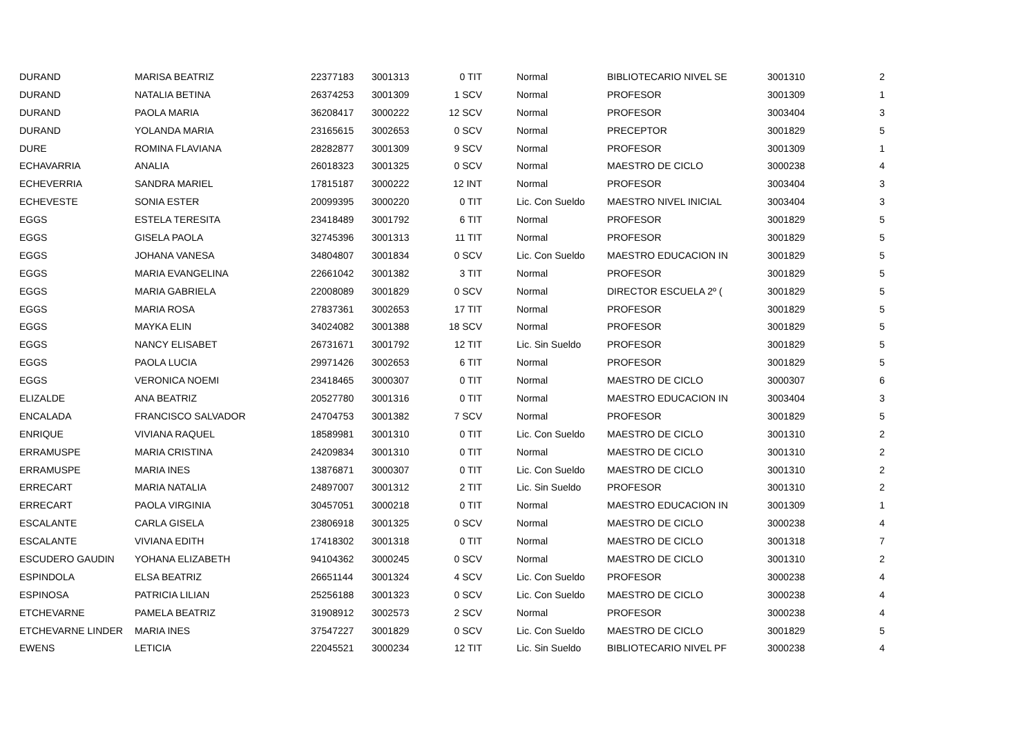| DURAND | MARISA BEATRIZ | 22377183 | 3001313 | 0 TIT | Normal | BIBLIOTECARIO NIVEL SE | 3001310 | 2 |
| DURAND | NATALIA BETINA | 26374253 | 3001309 | 1 SCV | Normal | PROFESOR | 3001309 | 1 |
| DURAND | PAOLA MARIA | 36208417 | 3000222 | 12 SCV | Normal | PROFESOR | 3003404 | 3 |
| DURAND | YOLANDA MARIA | 23165615 | 3002653 | 0 SCV | Normal | PRECEPTOR | 3001829 | 5 |
| DURE | ROMINA FLAVIANA | 28282877 | 3001309 | 9 SCV | Normal | PROFESOR | 3001309 | 1 |
| ECHAVARRIA | ANALIA | 26018323 | 3001325 | 0 SCV | Normal | MAESTRO DE CICLO | 3000238 | 4 |
| ECHEVERRIA | SANDRA MARIEL | 17815187 | 3000222 | 12 INT | Normal | PROFESOR | 3003404 | 3 |
| ECHEVESTE | SONIA ESTER | 20099395 | 3000220 | 0 TIT | Lic. Con Sueldo | MAESTRO NIVEL INICIAL | 3003404 | 3 |
| EGGS | ESTELA TERESITA | 23418489 | 3001792 | 6 TIT | Normal | PROFESOR | 3001829 | 5 |
| EGGS | GISELA PAOLA | 32745396 | 3001313 | 11 TIT | Normal | PROFESOR | 3001829 | 5 |
| EGGS | JOHANA VANESA | 34804807 | 3001834 | 0 SCV | Lic. Con Sueldo | MAESTRO EDUCACION IN | 3001829 | 5 |
| EGGS | MARIA EVANGELINA | 22661042 | 3001382 | 3 TIT | Normal | PROFESOR | 3001829 | 5 |
| EGGS | MARIA GABRIELA | 22008089 | 3001829 | 0 SCV | Normal | DIRECTOR ESCUELA 2º ( | 3001829 | 5 |
| EGGS | MARIA ROSA | 27837361 | 3002653 | 17 TIT | Normal | PROFESOR | 3001829 | 5 |
| EGGS | MAYKA ELIN | 34024082 | 3001388 | 18 SCV | Normal | PROFESOR | 3001829 | 5 |
| EGGS | NANCY ELISABET | 26731671 | 3001792 | 12 TIT | Lic. Sin Sueldo | PROFESOR | 3001829 | 5 |
| EGGS | PAOLA LUCIA | 29971426 | 3002653 | 6 TIT | Normal | PROFESOR | 3001829 | 5 |
| EGGS | VERONICA NOEMI | 23418465 | 3000307 | 0 TIT | Normal | MAESTRO DE CICLO | 3000307 | 6 |
| ELIZALDE | ANA BEATRIZ | 20527780 | 3001316 | 0 TIT | Normal | MAESTRO EDUCACION IN | 3003404 | 3 |
| ENCALADA | FRANCISCO SALVADOR | 24704753 | 3001382 | 7 SCV | Normal | PROFESOR | 3001829 | 5 |
| ENRIQUE | VIVIANA RAQUEL | 18589981 | 3001310 | 0 TIT | Lic. Con Sueldo | MAESTRO DE CICLO | 3001310 | 2 |
| ERRAMUSPE | MARIA CRISTINA | 24209834 | 3001310 | 0 TIT | Normal | MAESTRO DE CICLO | 3001310 | 2 |
| ERRAMUSPE | MARIA INES | 13876871 | 3000307 | 0 TIT | Lic. Con Sueldo | MAESTRO DE CICLO | 3001310 | 2 |
| ERRECART | MARIA NATALIA | 24897007 | 3001312 | 2 TIT | Lic. Sin Sueldo | PROFESOR | 3001310 | 2 |
| ERRECART | PAOLA VIRGINIA | 30457051 | 3000218 | 0 TIT | Normal | MAESTRO EDUCACION IN | 3001309 | 1 |
| ESCALANTE | CARLA GISELA | 23806918 | 3001325 | 0 SCV | Normal | MAESTRO DE CICLO | 3000238 | 4 |
| ESCALANTE | VIVIANA EDITH | 17418302 | 3001318 | 0 TIT | Normal | MAESTRO DE CICLO | 3001318 | 7 |
| ESCUDERO GAUDIN | YOHANA ELIZABETH | 94104362 | 3000245 | 0 SCV | Normal | MAESTRO DE CICLO | 3001310 | 2 |
| ESPINDOLA | ELSA BEATRIZ | 26651144 | 3001324 | 4 SCV | Lic. Con Sueldo | PROFESOR | 3000238 | 4 |
| ESPINOSA | PATRICIA LILIAN | 25256188 | 3001323 | 0 SCV | Lic. Con Sueldo | MAESTRO DE CICLO | 3000238 | 4 |
| ETCHEVARNE | PAMELA BEATRIZ | 31908912 | 3002573 | 2 SCV | Normal | PROFESOR | 3000238 | 4 |
| ETCHEVARNE LINDER | MARIA INES | 37547227 | 3001829 | 0 SCV | Lic. Con Sueldo | MAESTRO DE CICLO | 3001829 | 5 |
| EWENS | LETICIA | 22045521 | 3000234 | 12 TIT | Lic. Sin Sueldo | BIBLIOTECARIO NIVEL PF | 3000238 | 4 |